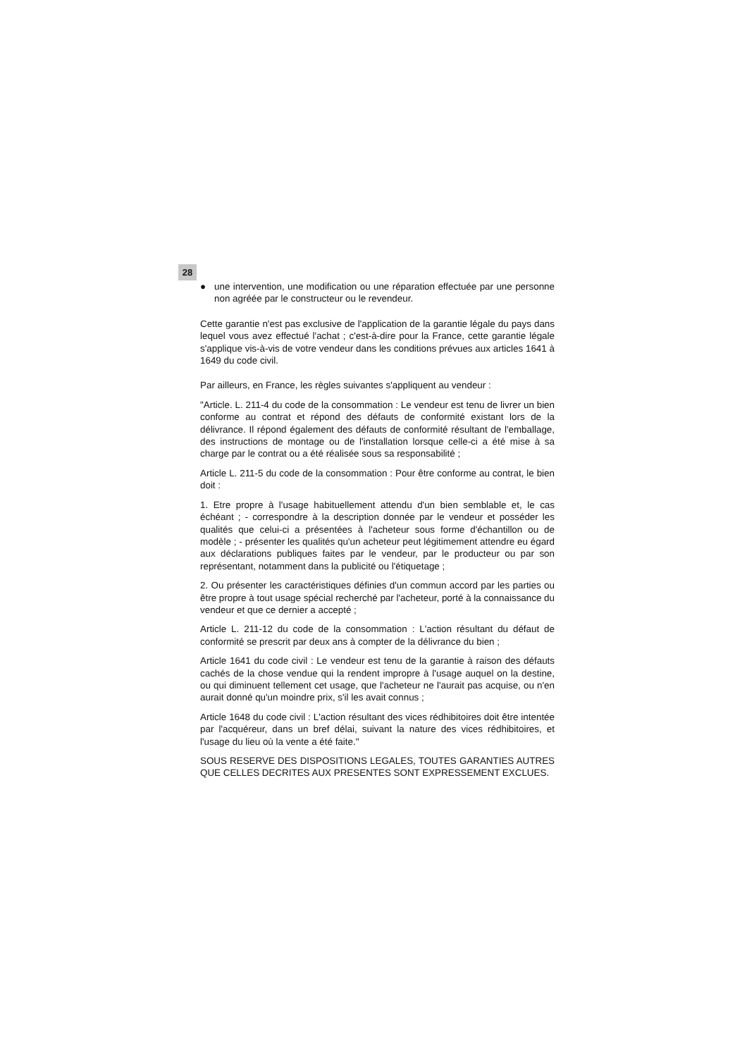28
● une intervention, une modification ou une réparation effectuée par une personne non agréée par le constructeur ou le revendeur.
Cette garantie n'est pas exclusive de l'application de la garantie légale du pays dans lequel vous avez effectué l'achat ; c'est-à-dire pour la France, cette garantie légale s'applique vis-à-vis de votre vendeur dans les conditions prévues aux articles 1641 à 1649 du code civil.
Par ailleurs, en France, les règles suivantes s'appliquent au vendeur :
"Article. L. 211-4 du code de la consommation : Le vendeur est tenu de livrer un bien conforme au contrat et répond des défauts de conformité existant lors de la délivrance. Il répond également des défauts de conformité résultant de l'emballage, des instructions de montage ou de l'installation lorsque celle-ci a été mise à sa charge par le contrat ou a été réalisée sous sa responsabilité ;
Article L. 211-5 du code de la consommation : Pour être conforme au contrat, le bien doit :
1. Etre propre à l'usage habituellement attendu d'un bien semblable et, le cas échéant ; - correspondre à la description donnée par le vendeur et posséder les qualités que celui-ci a présentées à l'acheteur sous forme d'échantillon ou de modèle ; - présenter les qualités qu'un acheteur peut légitimement attendre eu égard aux déclarations publiques faites par le vendeur, par le producteur ou par son représentant, notamment dans la publicité ou l'étiquetage ;
2. Ou présenter les caractéristiques définies d'un commun accord par les parties ou être propre à tout usage spécial recherché par l'acheteur, porté à la connaissance du vendeur et que ce dernier a accepté ;
Article L. 211-12 du code de la consommation : L'action résultant du défaut de conformité se prescrit par deux ans à compter de la délivrance du bien ;
Article 1641 du code civil : Le vendeur est tenu de la garantie à raison des défauts cachés de la chose vendue qui la rendent impropre à l'usage auquel on la destine, ou qui diminuent tellement cet usage, que l'acheteur ne l'aurait pas acquise, ou n'en aurait donné qu'un moindre prix, s'il les avait connus ;
Article 1648 du code civil : L'action résultant des vices rédhibitoires doit être intentée par l'acquéreur, dans un bref délai, suivant la nature des vices rédhibitoires, et l'usage du lieu où la vente a été faite."
SOUS RESERVE DES DISPOSITIONS LEGALES, TOUTES GARANTIES AUTRES QUE CELLES DECRITES AUX PRESENTES SONT EXPRESSEMENT EXCLUES.